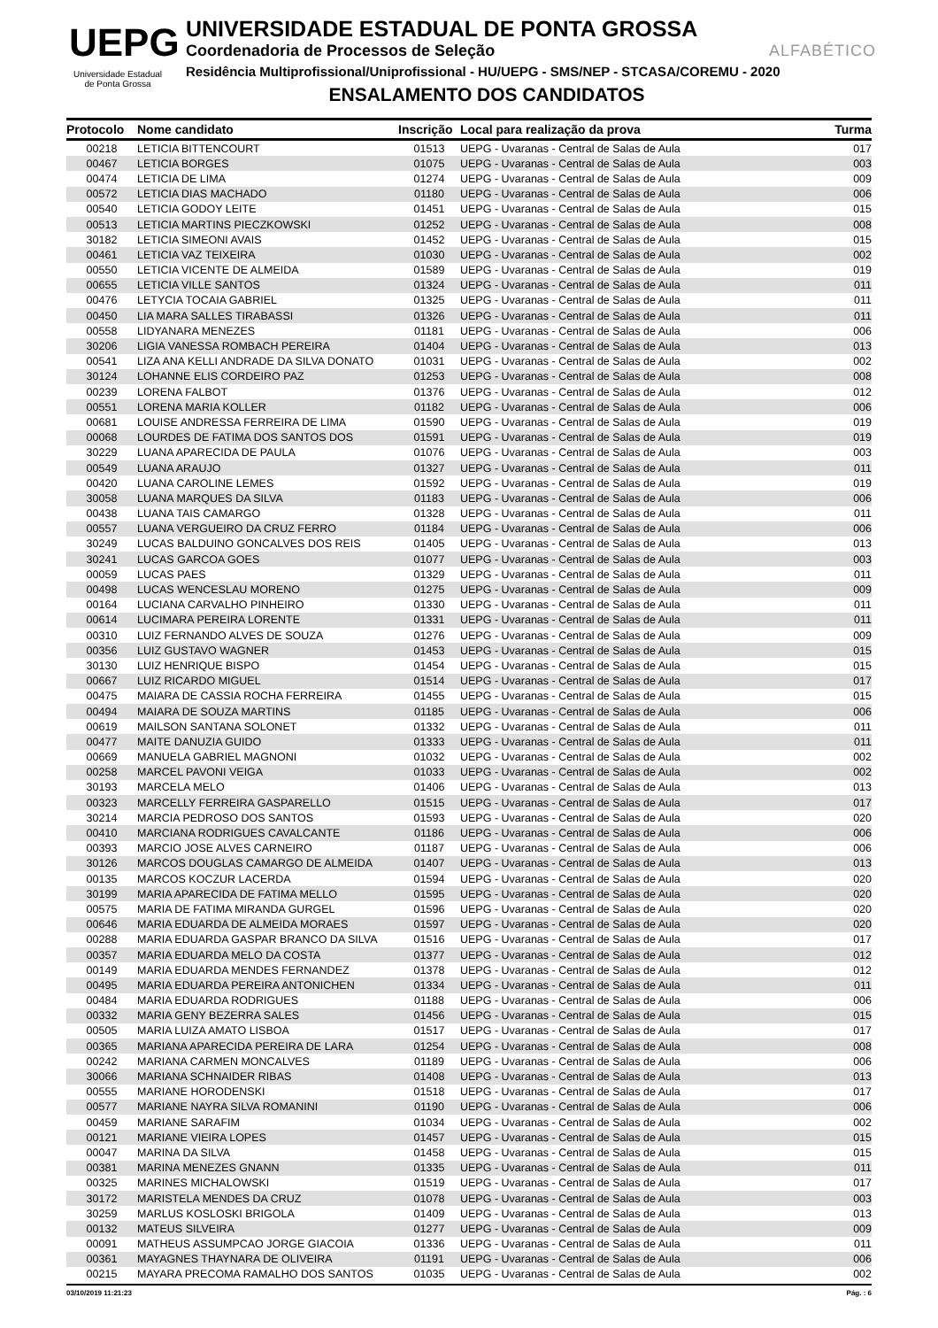UEPG
Universidade Estadual
de Ponta Grossa
UNIVERSIDADE ESTADUAL DE PONTA GROSSA
Coordenadoria de Processos de Seleção ALFABÉTICO
Residência Multiprofissional/Uniprofissional - HU/UEPG - SMS/NEP - STCASA/COREMU - 2020
ENSALAMENTO DOS CANDIDATOS
| Protocolo | Nome candidato | Inscrição | Local para realização da prova | Turma |
| --- | --- | --- | --- | --- |
| 00218 | LETICIA BITTENCOURT | 01513 | UEPG - Uvaranas - Central de Salas de Aula | 017 |
| 00467 | LETICIA BORGES | 01075 | UEPG - Uvaranas - Central de Salas de Aula | 003 |
| 00474 | LETICIA DE LIMA | 01274 | UEPG - Uvaranas - Central de Salas de Aula | 009 |
| 00572 | LETICIA DIAS MACHADO | 01180 | UEPG - Uvaranas - Central de Salas de Aula | 006 |
| 00540 | LETICIA GODOY LEITE | 01451 | UEPG - Uvaranas - Central de Salas de Aula | 015 |
| 00513 | LETICIA MARTINS PIECZKOWSKI | 01252 | UEPG - Uvaranas - Central de Salas de Aula | 008 |
| 30182 | LETICIA SIMEONI AVAIS | 01452 | UEPG - Uvaranas - Central de Salas de Aula | 015 |
| 00461 | LETICIA VAZ TEIXEIRA | 01030 | UEPG - Uvaranas - Central de Salas de Aula | 002 |
| 00550 | LETICIA VICENTE DE ALMEIDA | 01589 | UEPG - Uvaranas - Central de Salas de Aula | 019 |
| 00655 | LETICIA VILLE SANTOS | 01324 | UEPG - Uvaranas - Central de Salas de Aula | 011 |
| 00476 | LETYCIA TOCAIA GABRIEL | 01325 | UEPG - Uvaranas - Central de Salas de Aula | 011 |
| 00450 | LIA MARA SALLES TIRABASSI | 01326 | UEPG - Uvaranas - Central de Salas de Aula | 011 |
| 00558 | LIDYANARA MENEZES | 01181 | UEPG - Uvaranas - Central de Salas de Aula | 006 |
| 30206 | LIGIA VANESSA ROMBACH PEREIRA | 01404 | UEPG - Uvaranas - Central de Salas de Aula | 013 |
| 00541 | LIZA ANA KELLI ANDRADE DA SILVA DONATO | 01031 | UEPG - Uvaranas - Central de Salas de Aula | 002 |
| 30124 | LOHANNE ELIS CORDEIRO PAZ | 01253 | UEPG - Uvaranas - Central de Salas de Aula | 008 |
| 00239 | LORENA FALBOT | 01376 | UEPG - Uvaranas - Central de Salas de Aula | 012 |
| 00551 | LORENA MARIA KOLLER | 01182 | UEPG - Uvaranas - Central de Salas de Aula | 006 |
| 00681 | LOUISE ANDRESSA FERREIRA DE LIMA | 01590 | UEPG - Uvaranas - Central de Salas de Aula | 019 |
| 00068 | LOURDES DE FATIMA DOS SANTOS DOS | 01591 | UEPG - Uvaranas - Central de Salas de Aula | 019 |
| 30229 | LUANA APARECIDA DE PAULA | 01076 | UEPG - Uvaranas - Central de Salas de Aula | 003 |
| 00549 | LUANA ARAUJO | 01327 | UEPG - Uvaranas - Central de Salas de Aula | 011 |
| 00420 | LUANA CAROLINE LEMES | 01592 | UEPG - Uvaranas - Central de Salas de Aula | 019 |
| 30058 | LUANA MARQUES DA SILVA | 01183 | UEPG - Uvaranas - Central de Salas de Aula | 006 |
| 00438 | LUANA TAIS CAMARGO | 01328 | UEPG - Uvaranas - Central de Salas de Aula | 011 |
| 00557 | LUANA VERGUEIRO DA CRUZ FERRO | 01184 | UEPG - Uvaranas - Central de Salas de Aula | 006 |
| 30249 | LUCAS BALDUINO GONCALVES DOS REIS | 01405 | UEPG - Uvaranas - Central de Salas de Aula | 013 |
| 30241 | LUCAS GARCOA GOES | 01077 | UEPG - Uvaranas - Central de Salas de Aula | 003 |
| 00059 | LUCAS PAES | 01329 | UEPG - Uvaranas - Central de Salas de Aula | 011 |
| 00498 | LUCAS WENCESLAU MORENO | 01275 | UEPG - Uvaranas - Central de Salas de Aula | 009 |
| 00164 | LUCIANA CARVALHO PINHEIRO | 01330 | UEPG - Uvaranas - Central de Salas de Aula | 011 |
| 00614 | LUCIMARA PEREIRA LORENTE | 01331 | UEPG - Uvaranas - Central de Salas de Aula | 011 |
| 00310 | LUIZ FERNANDO ALVES DE SOUZA | 01276 | UEPG - Uvaranas - Central de Salas de Aula | 009 |
| 00356 | LUIZ GUSTAVO WAGNER | 01453 | UEPG - Uvaranas - Central de Salas de Aula | 015 |
| 30130 | LUIZ HENRIQUE BISPO | 01454 | UEPG - Uvaranas - Central de Salas de Aula | 015 |
| 00667 | LUIZ RICARDO MIGUEL | 01514 | UEPG - Uvaranas - Central de Salas de Aula | 017 |
| 00475 | MAIARA DE CASSIA ROCHA FERREIRA | 01455 | UEPG - Uvaranas - Central de Salas de Aula | 015 |
| 00494 | MAIARA DE SOUZA MARTINS | 01185 | UEPG - Uvaranas - Central de Salas de Aula | 006 |
| 00619 | MAILSON SANTANA SOLONET | 01332 | UEPG - Uvaranas - Central de Salas de Aula | 011 |
| 00477 | MAITE DANUZIA GUIDO | 01333 | UEPG - Uvaranas - Central de Salas de Aula | 011 |
| 00669 | MANUELA GABRIEL MAGNONI | 01032 | UEPG - Uvaranas - Central de Salas de Aula | 002 |
| 00258 | MARCEL PAVONI VEIGA | 01033 | UEPG - Uvaranas - Central de Salas de Aula | 002 |
| 30193 | MARCELA MELO | 01406 | UEPG - Uvaranas - Central de Salas de Aula | 013 |
| 00323 | MARCELLY FERREIRA GASPARELLO | 01515 | UEPG - Uvaranas - Central de Salas de Aula | 017 |
| 30214 | MARCIA PEDROSO DOS SANTOS | 01593 | UEPG - Uvaranas - Central de Salas de Aula | 020 |
| 00410 | MARCIANA RODRIGUES CAVALCANTE | 01186 | UEPG - Uvaranas - Central de Salas de Aula | 006 |
| 00393 | MARCIO JOSE ALVES CARNEIRO | 01187 | UEPG - Uvaranas - Central de Salas de Aula | 006 |
| 30126 | MARCOS DOUGLAS CAMARGO DE ALMEIDA | 01407 | UEPG - Uvaranas - Central de Salas de Aula | 013 |
| 00135 | MARCOS KOCZUR LACERDA | 01594 | UEPG - Uvaranas - Central de Salas de Aula | 020 |
| 30199 | MARIA APARECIDA DE FATIMA MELLO | 01595 | UEPG - Uvaranas - Central de Salas de Aula | 020 |
| 00575 | MARIA DE FATIMA MIRANDA GURGEL | 01596 | UEPG - Uvaranas - Central de Salas de Aula | 020 |
| 00646 | MARIA EDUARDA DE ALMEIDA MORAES | 01597 | UEPG - Uvaranas - Central de Salas de Aula | 020 |
| 00288 | MARIA EDUARDA GASPAR BRANCO DA SILVA | 01516 | UEPG - Uvaranas - Central de Salas de Aula | 017 |
| 00357 | MARIA EDUARDA MELO DA COSTA | 01377 | UEPG - Uvaranas - Central de Salas de Aula | 012 |
| 00149 | MARIA EDUARDA MENDES FERNANDEZ | 01378 | UEPG - Uvaranas - Central de Salas de Aula | 012 |
| 00495 | MARIA EDUARDA PEREIRA ANTONICHEN | 01334 | UEPG - Uvaranas - Central de Salas de Aula | 011 |
| 00484 | MARIA EDUARDA RODRIGUES | 01188 | UEPG - Uvaranas - Central de Salas de Aula | 006 |
| 00332 | MARIA GENY BEZERRA SALES | 01456 | UEPG - Uvaranas - Central de Salas de Aula | 015 |
| 00505 | MARIA LUIZA AMATO LISBOA | 01517 | UEPG - Uvaranas - Central de Salas de Aula | 017 |
| 00365 | MARIANA APARECIDA PEREIRA DE LARA | 01254 | UEPG - Uvaranas - Central de Salas de Aula | 008 |
| 00242 | MARIANA CARMEN MONCALVES | 01189 | UEPG - Uvaranas - Central de Salas de Aula | 006 |
| 30066 | MARIANA SCHNAIDER RIBAS | 01408 | UEPG - Uvaranas - Central de Salas de Aula | 013 |
| 00555 | MARIANE HORODENSKI | 01518 | UEPG - Uvaranas - Central de Salas de Aula | 017 |
| 00577 | MARIANE NAYRA SILVA ROMANINI | 01190 | UEPG - Uvaranas - Central de Salas de Aula | 006 |
| 00459 | MARIANE SARAFIM | 01034 | UEPG - Uvaranas - Central de Salas de Aula | 002 |
| 00121 | MARIANE VIEIRA LOPES | 01457 | UEPG - Uvaranas - Central de Salas de Aula | 015 |
| 00047 | MARINA DA SILVA | 01458 | UEPG - Uvaranas - Central de Salas de Aula | 015 |
| 00381 | MARINA MENEZES GNANN | 01335 | UEPG - Uvaranas - Central de Salas de Aula | 011 |
| 00325 | MARINES MICHALOWSKI | 01519 | UEPG - Uvaranas - Central de Salas de Aula | 017 |
| 30172 | MARISTELA MENDES DA CRUZ | 01078 | UEPG - Uvaranas - Central de Salas de Aula | 003 |
| 30259 | MARLUS KOSLOSKI BRIGOLA | 01409 | UEPG - Uvaranas - Central de Salas de Aula | 013 |
| 00132 | MATEUS SILVEIRA | 01277 | UEPG - Uvaranas - Central de Salas de Aula | 009 |
| 00091 | MATHEUS ASSUMPCAO JORGE GIACOIA | 01336 | UEPG - Uvaranas - Central de Salas de Aula | 011 |
| 00361 | MAYAGNES THAYNARA DE OLIVEIRA | 01191 | UEPG - Uvaranas - Central de Salas de Aula | 006 |
| 00215 | MAYARA PRECOMA RAMALHO DOS SANTOS | 01035 | UEPG - Uvaranas - Central de Salas de Aula | 002 |
03/10/2019 11:21:23 Pág. : 6